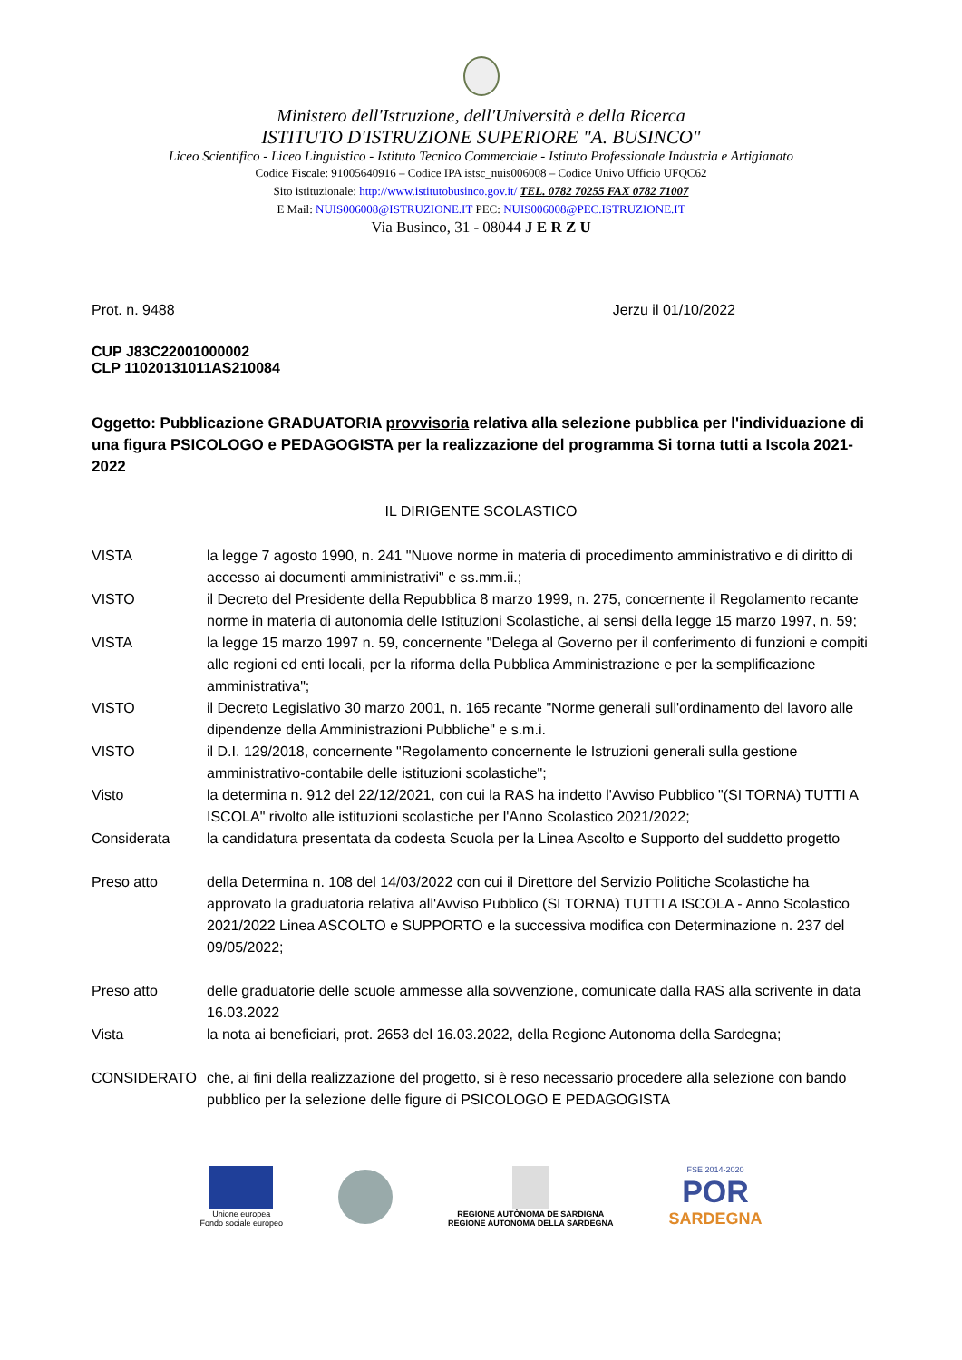Ministero dell'Istruzione, dell'Università e della Ricerca
ISTITUTO D'ISTRUZIONE SUPERIORE "A. BUSINCO"
Liceo Scientifico - Liceo Linguistico - Istituto Tecnico Commerciale - Istituto Professionale Industria e Artigianato
Codice Fiscale: 91005640916 – Codice IPA istsc_nuis006008 – Codice Univo Ufficio UFQC62
Sito istituzionale: http://www.istitutobusinco.gov.it/ TEL. 0782 70255 FAX 0782 71007
E Mail: NUIS006008@ISTRUZIONE.IT PEC: NUIS006008@PEC.ISTRUZIONE.IT
Via Businco, 31 - 08044 J E R Z U
Prot. n. 9488 Jerzu il 01/10/2022
CUP J83C22001000002
CLP 11020131011AS210084
Oggetto: Pubblicazione GRADUATORIA provvisoria relativa alla selezione pubblica per l'individuazione di una figura PSICOLOGO e PEDAGOGISTA per la realizzazione del programma Si torna tutti a Iscola 2021-2022
IL DIRIGENTE SCOLASTICO
VISTA la legge 7 agosto 1990, n. 241 "Nuove norme in materia di procedimento amministrativo e di diritto di accesso ai documenti amministrativi" e ss.mm.ii.;
VISTO il Decreto del Presidente della Repubblica 8 marzo 1999, n. 275, concernente il Regolamento recante norme in materia di autonomia delle Istituzioni Scolastiche, ai sensi della legge 15 marzo 1997, n. 59;
VISTA la legge 15 marzo 1997 n. 59, concernente "Delega al Governo per il conferimento di funzioni e compiti alle regioni ed enti locali, per la riforma della Pubblica Amministrazione e per la semplificazione amministrativa";
VISTO il Decreto Legislativo 30 marzo 2001, n. 165 recante "Norme generali sull'ordinamento del lavoro alle dipendenze della Amministrazioni Pubbliche" e s.m.i.
VISTO il D.I. 129/2018, concernente "Regolamento concernente le Istruzioni generali sulla gestione amministrativo-contabile delle istituzioni scolastiche";
Visto la determina n. 912 del 22/12/2021, con cui la RAS ha indetto l'Avviso Pubblico "(SI TORNA) TUTTI A ISCOLA" rivolto alle istituzioni scolastiche per l'Anno Scolastico 2021/2022;
Considerata la candidatura presentata da codesta Scuola per la Linea Ascolto e Supporto del suddetto progetto
Preso atto della Determina n. 108 del 14/03/2022 con cui il Direttore del Servizio Politiche Scolastiche ha approvato la graduatoria relativa all'Avviso Pubblico (SI TORNA) TUTTI A ISCOLA - Anno Scolastico 2021/2022 Linea ASCOLTO e SUPPORTO e la successiva modifica con Determinazione n. 237 del 09/05/2022;
Preso atto delle graduatorie delle scuole ammesse alla sovvenzione, comunicate dalla RAS alla scrivente in data 16.03.2022
Vista la nota ai beneficiari, prot. 2653 del 16.03.2022, della Regione Autonoma della Sardegna;
CONSIDERATO che, ai fini della realizzazione del progetto, si è reso necessario procedere alla selezione con bando pubblico per la selezione delle figure di PSICOLOGO E PEDAGOGISTA
Unione europea
Fondo sociale europeo
REGIONE AUTÒNOMA DE SARDIGNA
REGIONE AUTONOMA DELLA SARDEGNA
FSE 2014-2020
POR
SARDEGNA